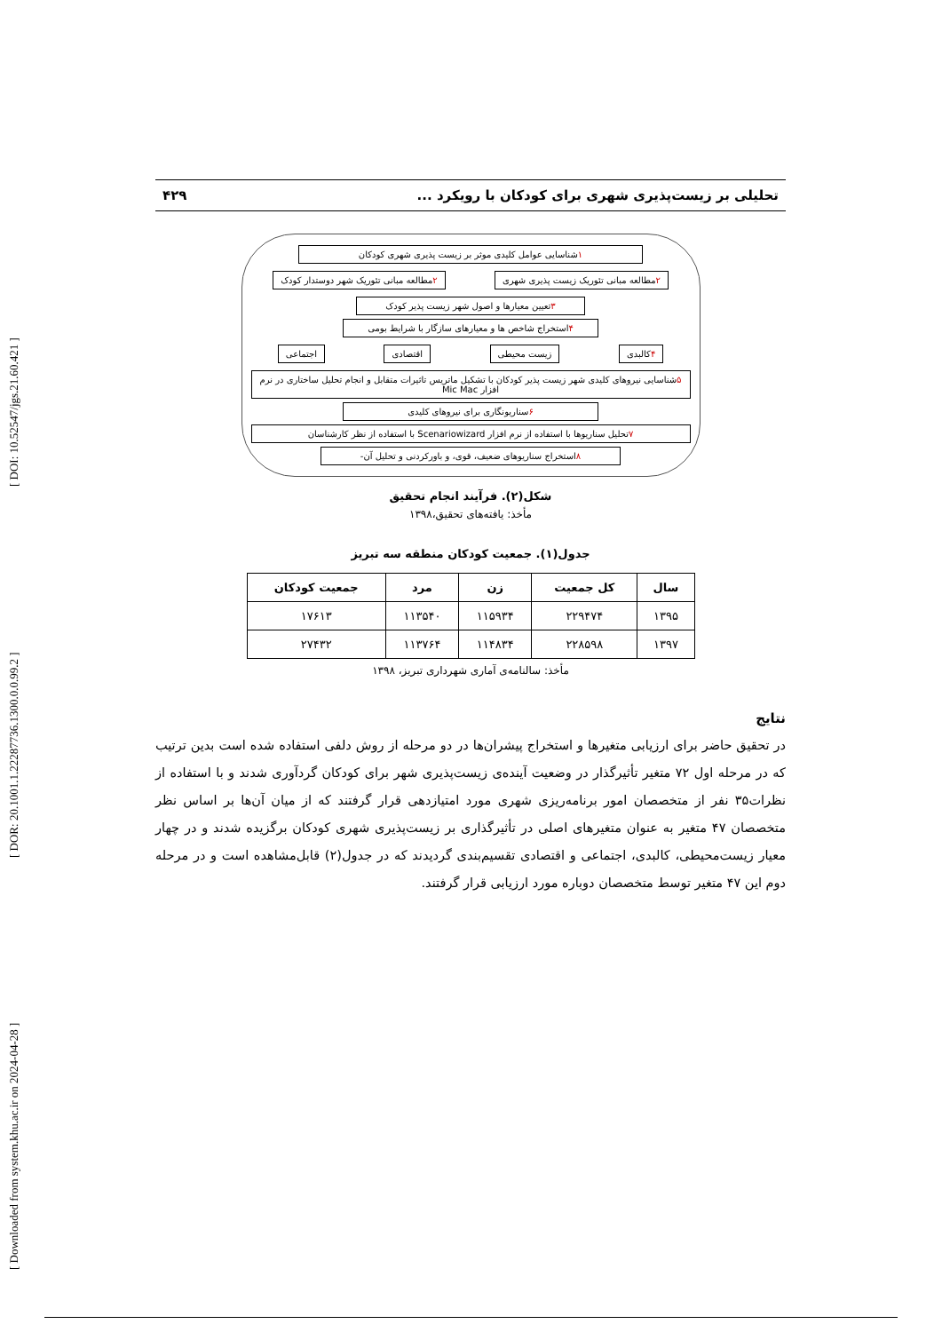[ Downloaded from system.khu.ac.ir on 2024-04-28 ] [ DOR: 20.1001.1.22287736.1300.0.0.99.2 ] [ DOI: 10.52547/jgs.21.60.421 ]
تحلیلی بر زیست‌پذیری شهری برای کودکان با رویکرد ... ۴۲۹
۱شناسایی عوامل کلیدی موثر بر زیست پذیری شهری کودکان
۲مطالعه مبانی تئوریک زیست پذیری شهری
۲مطالعه مبانی تئوریک شهر دوستدار کودک
۳تعیین معیارها و اصول شهر زیست پذیر کودک
۴استخراج شاخص ها و معیارهای سازگار با شرایط بومی
۴کالبدی زیست محیطی اقتصادی اجتماعی
۵شناسایی نیروهای کلیدی شهر زیست پذیر کودکان با تشکیل ماتریس تاثیرات متقابل و انجام تحلیل ساختاری در نرم افزار Mic Mac
۶سناریونگاری برای نیروهای کلیدی
۷تحلیل سناریوها با استفاده از نرم افزار Scenariowizard با استفاده از نظر کارشناسان
۸استخراج سناریوهای ضعیف، قوی، و باورکردنی و تحلیل آن-
شکل(۲). فرآیند انجام تحقیق
مأخذ: یافته‌های تحقیق،۱۳۹۸
جدول(۱). جمعیت کودکان منطقه سه تبریز
| سال | کل جمعیت | زن | مرد | جمعیت کودکان |
| --- | --- | --- | --- | --- |
| ۱۳۹۵ | ۲۲۹۴۷۴ | ۱۱۵۹۳۴ | ۱۱۳۵۴۰ | ۱۷۶۱۳ |
| ۱۳۹۷ | ۲۲۸۵۹۸ | ۱۱۴۸۳۴ | ۱۱۳۷۶۴ | ۲۷۴۳۲ |
مأخذ: سالنامه‌ی آماری شهرداری تبریز، ۱۳۹۸
نتایج
در تحقیق حاضر برای ارزیابی متغیرها و استخراج پیشران‌ها در دو مرحله از روش دلفی استفاده شده است بدین ترتیب که در مرحله اول ۷۲ متغیر تأثیرگذار در وضعیت آینده‌ی زیست‌پذیری شهر برای کودکان گردآوری شدند و با استفاده از نظرات۳۵ نفر از متخصصان امور برنامه‌ریزی شهری مورد امتیازدهی قرار گرفتند که از میان آن‌ها بر اساس نظر متخصصان ۴۷ متغیر به عنوان متغیرهای اصلی در تأثیرگذاری بر زیست‌پذیری شهری کودکان برگزیده شدند و در چهار معیار زیست‌محیطی، کالبدی، اجتماعی و اقتصادی تقسیم‌بندی گردیدند که در جدول(۲) قابل‌مشاهده است و در مرحله دوم این ۴۷ متغیر توسط متخصصان دوباره مورد ارزیابی قرار گرفتند.